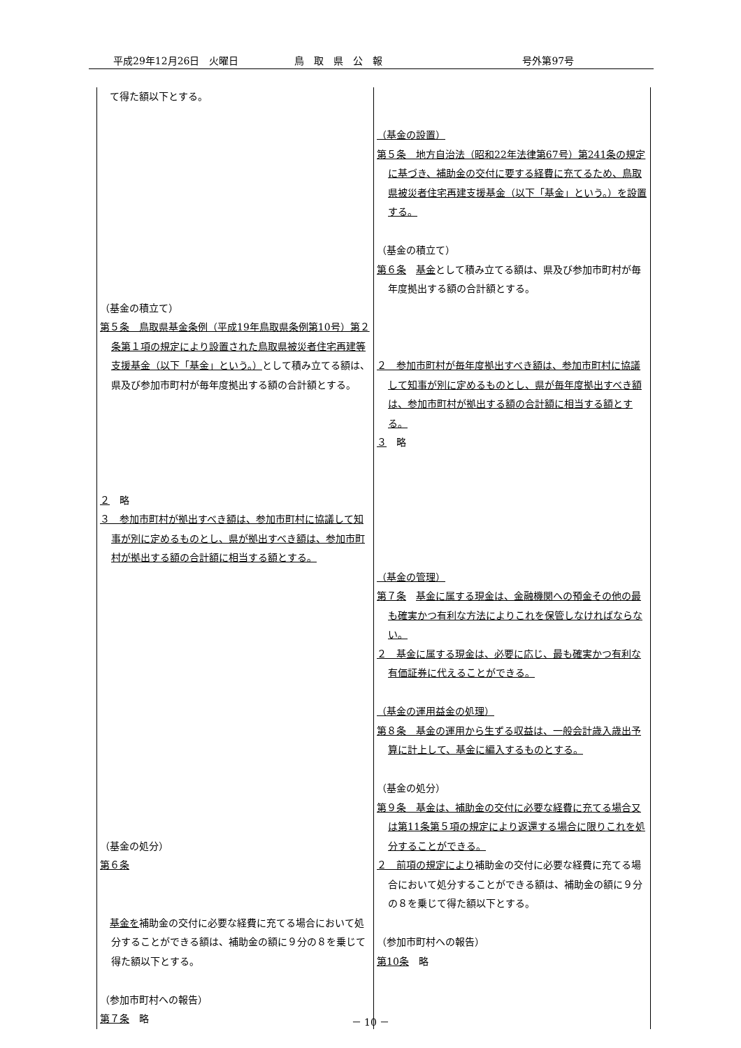平成29年12月26日　火曜日 鳥　取　県　公　報 号外第97号
| て得た額以下とする。 （基金の積立て） 第５条 鳥取県基金条例（平成19年鳥取県条例第10号）第２条第１項の規定により設置された鳥取県被災者住宅再建等支援基金（以下「基金」という。） として積み立てる額は、県及び参加市町村が毎年度拠出する額の合計額とする。 ２ 略 ３ 参加市町村が拠出すべき額は、参加市町村に協議して知事が別に定めるものとし、県が拠出すべき額は、参加市町村が拠出する額の合計額に相当する額とする。 （基金の処分） 第６条 基金を 補助金の交付に必要な経費に充てる場合において処分することができる額は、補助金の額に９分の８を乗じて得た額以下とする。 （参加市町村への報告） 第７条 略 | （基金の設置） 第５条 地方自治法（昭和22年法律第67号）第241条の規定に基づき、補助金の交付に要する経費に充てるため、鳥取県被災者住宅再建支援基金（以下「基金」という。）を設置する。 （基金の積立て） 第６条 基金 として積み立てる額は、県及び参加市町村が毎年度拠出する額の合計額とする。 ２ 参加市町村が毎年度拠出すべき額は、参加市町村に協議して知事が別に定めるものとし、県が毎年度拠出すべき額は、参加市町村が拠出する額の合計額に相当する額とする。 ３ 略 （基金の管理） 第７条 基金に属する現金は、金融機関への預金その他の最も確実かつ有利な方法によりこれを保管しなければならない。 ２ 基金に属する現金は、必要に応じ、最も確実かつ有利な有価証券に代えることができる。 （基金の運用益金の処理） 第８条 基金の運用から生ずる収益は、一般会計歳入歳出予算に計上して、基金に編入するものとする。 （基金の処分） 第９条 基金は、補助金の交付に必要な経費に充てる場合又は第11条第５項の規定により返還する場合に限りこれを処分することができる。 ２ 前項の規定により 補助金の交付に必要な経費に充てる場合において処分することができる額は、補助金の額に９分の８を乗じて得た額以下とする。 （参加市町村への報告） 第10条 略 |
－ 10 －